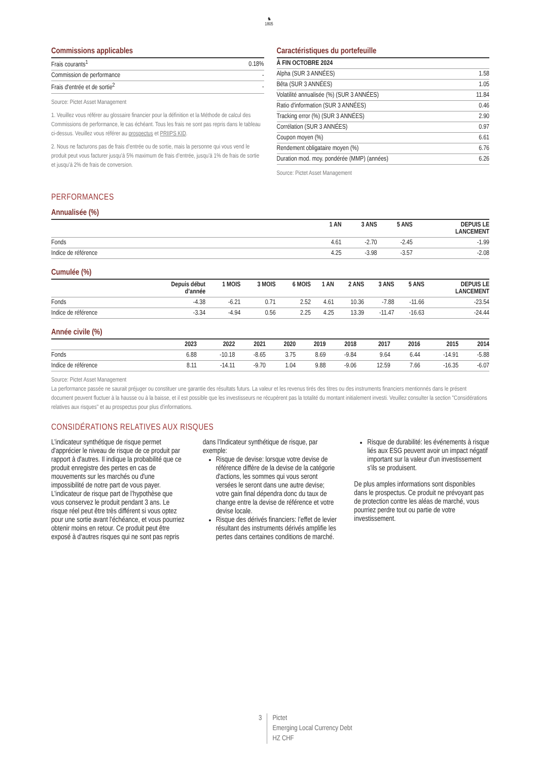♞
1805
Commissions applicables
| Frais courants<sup>1</sup> | 0.18% |
| Commission de performance | - |
| Frais d'entrée et de sortie<sup>2</sup> | - |
Source: Pictet Asset Management
1. Veuillez vous référer au glossaire financier pour la définition et la Méthode de calcul des Commissions de performance, le cas échéant. Tous les frais ne sont pas repris dans le tableau ci-dessus. Veuillez vous référer au prospectus et PRIIPS KID.
2. Nous ne facturons pas de frais d’entrée ou de sortie, mais la personne qui vous vend le produit peut vous facturer jusqu’à 5% maximum de frais d’entrée, jusqu’à 1% de frais de sortie et jusqu’à 2% de frais de conversion.
Caractéristiques du portefeuille
| À FIN OCTOBRE 2024 | |
| --- | --- |
| Alpha (SUR 3 ANNÉES) | 1.58 |
| Bêta (SUR 3 ANNÉES) | 1.05 |
| Volatilité annualisée (%) (SUR 3 ANNÉES) | 11.84 |
| Ratio d'information (SUR 3 ANNÉES) | 0.46 |
| Tracking error (%) (SUR 3 ANNÉES) | 2.90 |
| Corrélation (SUR 3 ANNÉES) | 0.97 |
| Coupon moyen (%) | 6.61 |
| Rendement obligataire moyen (%) | 6.76 |
| Duration mod. moy. pondérée (MMP) (années) | 6.26 |
Source: Pictet Asset Management
PERFORMANCES
Annualisée (%)
| | 1 AN | 3 ANS | 5 ANS | DEPUIS LE LANCEMENT |
| --- | --- | --- | --- | --- |
| Fonds | 4.61 | -2.70 | -2.45 | -1.99 |
| Indice de référence | 4.25 | -3.98 | -3.57 | -2.08 |
Cumulée (%)
| | Depuis début d’année | 1 MOIS | 3 MOIS | 6 MOIS | 1 AN | 2 ANS | 3 ANS | 5 ANS | DEPUIS LE LANCEMENT |
| --- | --- | --- | --- | --- | --- | --- | --- | --- | --- |
| Fonds | -4.38 | -6.21 | 0.71 | 2.52 | 4.61 | 10.36 | -7.88 | -11.66 | -23.54 |
| Indice de référence | -3.34 | -4.94 | 0.56 | 2.25 | 4.25 | 13.39 | -11.47 | -16.63 | -24.44 |
Année civile (%)
| | 2023 | 2022 | 2021 | 2020 | 2019 | 2018 | 2017 | 2016 | 2015 | 2014 |
| --- | --- | --- | --- | --- | --- | --- | --- | --- | --- | --- |
| Fonds | 6.88 | -10.18 | -8.65 | 3.75 | 8.69 | -9.84 | 9.64 | 6.44 | -14.91 | -5.88 |
| Indice de référence | 8.11 | -14.11 | -9.70 | 1.04 | 9.88 | -9.06 | 12.59 | 7.66 | -16.35 | -6.07 |
Source: Pictet Asset Management
La performance passée ne saurait préjuger ou constituer une garantie des résultats futurs. La valeur et les revenus tirés des titres ou des instruments financiers mentionnés dans le présent document peuvent fluctuer à la hausse ou à la baisse, et il est possible que les investisseurs ne récupèrent pas la totalité du montant initialement investi. Veuillez consulter la section "Considérations relatives aux risques" et au prospectus pour plus d'informations.
CONSIDÉRATIONS RELATIVES AUX RISQUES
L’indicateur synthétique de risque permet d'apprécier le niveau de risque de ce produit par rapport à d'autres. Il indique la probabilité que ce produit enregistre des pertes en cas de mouvements sur les marchés ou d'une impossibilité de notre part de vous payer. L’indicateur de risque part de l’hypothèse que vous conservez le produit pendant 3 ans. Le risque réel peut être très différent si vous optez pour une sortie avant l'échéance, et vous pourriez obtenir moins en retour. Ce produit peut être exposé à d‘autres risques qui ne sont pas repris dans l’Indicateur synthétique de risque, par exemple:
Risque de devise: lorsque votre devise de référence diffère de la devise de la catégorie d'actions, les sommes qui vous seront versées le seront dans une autre devise; votre gain final dépendra donc du taux de change entre la devise de référence et votre devise locale.
Risque des dérivés financiers: l’effet de levier résultant des instruments dérivés amplifie les pertes dans certaines conditions de marché.
Risque de durabilité: les événements à risque liés aux ESG peuvent avoir un impact négatif important sur la valeur d'un investissement s'ils se produisent.
De plus amples informations sont disponibles dans le prospectus. Ce produit ne prévoyant pas de protection contre les aléas de marché, vous pourriez perdre tout ou partie de votre investissement.
3 Pictet
Emerging Local Currency Debt
HZ CHF